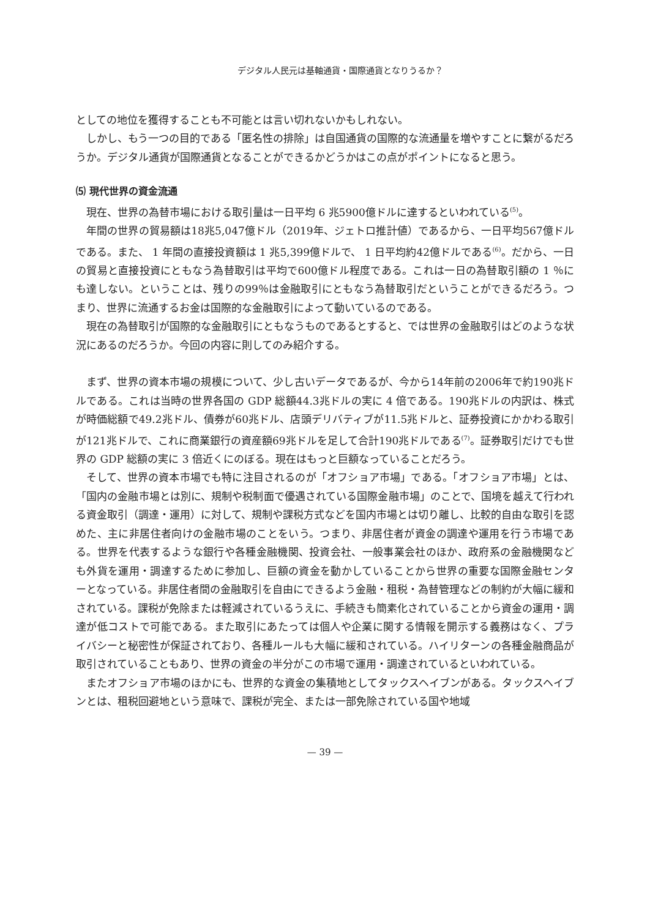デジタル人民元は基軸通貨・国際通貨となりうるか？
としての地位を獲得することも不可能とは言い切れないかもしれない。
しかし、もう一つの目的である「匿名性の排除」は自国通貨の国際的な流通量を増やすことに繋がるだろうか。デジタル通貨が国際通貨となることができるかどうかはこの点がポイントになると思う。
⑸ 現代世界の資金流通
現在、世界の為替市場における取引量は一日平均 6 兆5900億ドルに達するといわれている<sup>(5)</sup>。
年間の世界の貿易額は18兆5,047億ドル（2019年、ジェトロ推計値）であるから、一日平均567億ドルである。また、 1 年間の直接投資額は 1 兆5,399億ドルで、 1 日平均約42億ドルである<sup>(6)</sup>。だから、一日の貿易と直接投資にともなう為替取引は平均で600億ドル程度である。これは一日の為替取引額の 1 ％にも達しない。ということは、残りの99％は金融取引にともなう為替取引だということができるだろう。つまり、世界に流通するお金は国際的な金融取引によって動いているのである。
現在の為替取引が国際的な金融取引にともなうものであるとすると、では世界の金融取引はどのような状況にあるのだろうか。今回の内容に則してのみ紹介する。
まず、世界の資本市場の規模について、少し古いデータであるが、今から14年前の2006年で約190兆ドルである。これは当時の世界各国の GDP 総額44.3兆ドルの実に 4 倍である。190兆ドルの内訳は、株式が時価総額で49.2兆ドル、債券が60兆ドル、店頭デリバティブが11.5兆ドルと、証券投資にかかわる取引が121兆ドルで、これに商業銀行の資産額69兆ドルを足して合計190兆ドルである<sup>(7)</sup>。証券取引だけでも世界の GDP 総額の実に 3 倍近くにのぼる。現在はもっと巨額なっていることだろう。
そして、世界の資本市場でも特に注目されるのが「オフショア市場」である。「オフショア市場」とは、「国内の金融市場とは別に、規制や税制面で優遇されている国際金融市場」のことで、国境を越えて行われる資金取引（調達・運用）に対して、規制や課税方式などを国内市場とは切り離し、比較的自由な取引を認めた、主に非居住者向けの金融市場のことをいう。つまり、非居住者が資金の調達や運用を行う市場である。世界を代表するような銀行や各種金融機関、投資会社、一般事業会社のほか、政府系の金融機関なども外貨を運用・調達するために参加し、巨額の資金を動かしていることから世界の重要な国際金融センターとなっている。非居住者間の金融取引を自由にできるよう金融・租税・為替管理などの制約が大幅に緩和されている。課税が免除または軽減されているうえに、手続きも簡素化されていることから資金の運用・調達が低コストで可能である。また取引にあたっては個人や企業に関する情報を開示する義務はなく、プライバシーと秘密性が保証されており、各種ルールも大幅に緩和されている。ハイリターンの各種金融商品が取引されていることもあり、世界の資金の半分がこの市場で運用・調達されているといわれている。
またオフショア市場のほかにも、世界的な資金の集積地としてタックスヘイブンがある。タックスヘイブンとは、租税回避地という意味で、課税が完全、または一部免除されている国や地域
— 39 —